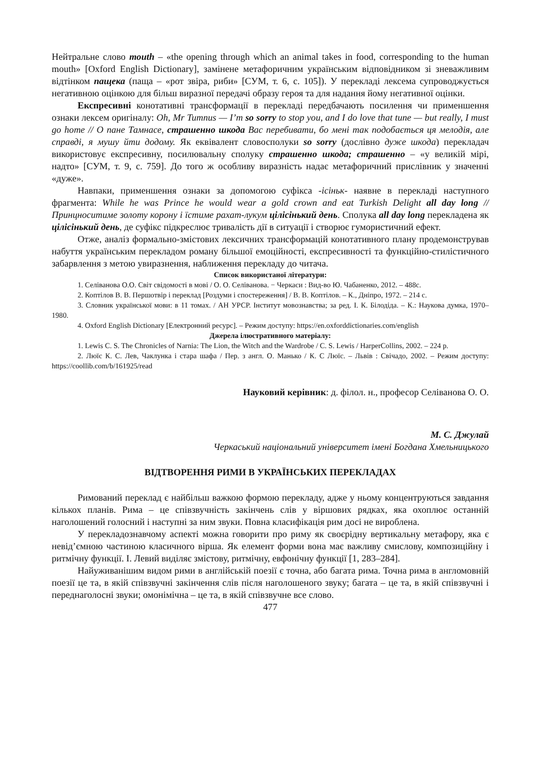Нейтральне слово mouth – «the opening through which an animal takes in food, corresponding to the human mouth» [Oxford English Dictionary], замінене метафоричним українським відповідником зі зневажливим відтінком пащека (паща – «рот звіра, риби» [СУМ, т. 6, с. 105]). У перекладі лексема супроводжується негативною оцінкою для більш виразної передачі образу героя та для надання йому негативної оцінки.
Експресивні конотативні трансформації в перекладі передбачають посилення чи применшення ознаки лексем оригіналу: Oh, Mr Tumnus — I’m so sorry to stop you, and I do love that tune — but really, I must go home // О пане Тамнасе, страшенно шкода Вас перебивати, бо мені так подобається ця мелодія, але справді, я мушу йти додому. Як еквівалент словосполуки so sorry (дослівно дуже шкода) перекладач використовує експресивну, посилювальну сполуку страшенно шкода; страшенно – «у великій мірі, надто» [СУМ, т. 9, с. 759]. До того ж особливу виразність надає метафоричний прислівник у значенні «дуже».
Навпаки, применшення ознаки за допомогою суфікса -ісіньк- наявне в перекладі наступного фрагмента: While he was Prince he would wear a gold crown and eat Turkish Delight all day long // Принцноситиме золоту корону і їстиме рахат-лукум цілісінький день. Сполука all day long перекладена як цілісінький день, де суфікс підкреслює тривалість дії в ситуації і створює гумористичний ефект.
Отже, аналіз формально-змістових лексичних трансформацій конотативного плану продемонстрував набуття українським перекладом роману більшої емоційності, експресивності та функційно-стилістичного забарвлення з метою увиразнення, наближення перекладу до читача.
Список використаної літератури:
1. Селіванова О.О. Світ свідомості в мові / О. О. Селіванова. − Черкаси : Вид-во Ю. Чабаненко, 2012. – 488с.
2. Коптілов В. В. Першотвір і переклад [Роздуми і спостереження] / В. В. Коптілов. – К., Дніпро, 1972. – 214 с.
3. Словник української мови: в 11 томах. / АН УРСР. Інститут мовознавства; за ред. І. К. Білодіда. – К.: Наукова думка, 1970–1980.
4. Oxford English Dictionary [Електронний ресурс]. – Режим доступу: https://en.oxforddictionaries.com/english
Джерела ілюстративного матеріалу:
1. Lewis C. S. The Chronicles of Narnia: The Lion, the Witch and the Wardrobe / C. S. Lewis / HarperCollins, 2002. – 224 p.
2. Люїс К. С. Лев, Чаклунка і стара шафа / Пер. з англ. О. Манько / К. С Люїс. – Львів : Свічадо, 2002. – Режим доступу: https://coollib.com/b/161925/read
Науковий керівник: д. філол. н., професор Селіванова О. О.
М. С. Джулай
Черкаський національний університет імені Богдана Хмельницького
ВІДТВОРЕННЯ РИМИ В УКРАЇНСЬКИХ ПЕРЕКЛАДАХ
Римований переклад є найбільш важкою формою перекладу, адже у ньому концентруються завдання кількох планів. Рима – це співзвучність закінчень слів у віршових рядках, яка охоплює останній наголошений голосний і наступні за ним звуки. Повна класифікація рим досі не вироблена.
У перекладознавчому аспекті можна говорити про риму як своєрідну вертикальну метафору, яка є невід’ємною частиною класичного вірша. Як елемент форми вона має важливу смислову, композиційну і ритмічну функції. І. Левий виділяє змістову, ритмічну, евфонічну функції [1, 283–284].
Найуживанішим видом рими в англійській поезії є точна, або багата рима. Точна рима в англомовній поезії це та, в якій співзвучні закінчення слів після наголошеного звуку; багата – це та, в якій співзвучні і переднаголосні звуки; омонімічна – це та, в якій співзвучне все слово.
477